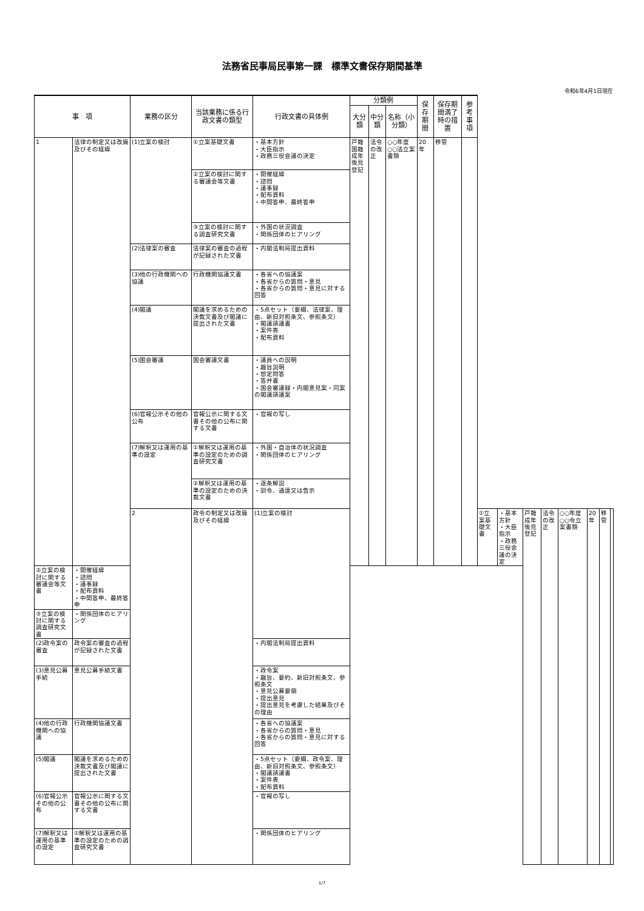法務省民事局民事第一課　標準文書保存期間基準
令和6年4月1日現在
| 事 項 | | 業務の区分 | 当該業務に係る行政文書の類型 | 行政文書の具体例 | 分類例 | | | 保存期間 | 保存期間満了時の措置 | 参考事項 | | | | | | | | |
| --- | --- | --- | --- | --- | --- | --- | --- | --- | --- | --- | --- | --- | --- | --- | --- | --- | --- | --- |
| | | | | | 大分類 | 中分類 | 名称（小分類） | | | | | | | | | | | |
| 1 | 法律の制定又は改廃及びその経緯 | (1)立案の検討 | ①立案基礎文書 | ・基本方針 ・大臣指示 ・政務三役会議の決定 | 戸籍 国籍 成年後見登記 | 法令の改正 | ○○年度○○法立案書類 | 20年 | 移管 | | | | | | | | | |
| | | | ②立案の検討に関する審議会等文書 | ・開催経緯 ・諮問 ・議事録 ・配布資料 ・中間答申、最終答申 | | | | | | | | | | | | | | |
| | | | ③立案の検討に関する調査研究文書 | ・外国の状況調査 ・関係団体のヒアリング | | | | | | | | | | | | | | |
| | | (2)法律案の審査 | 法律案の審査の過程が記録された文書 | ・内閣法制局提出資料 | | | | | | | | | | | | | | |
| | | (3)他の行政機関への協議 | 行政機関協議文書 | ・各省への協議案 ・各省からの質問・意見 ・各省からの質問・意見に対する回答 | | | | | | | | | | | | | | |
| | | (4)閣議 | 閣議を求めるための決裁文書及び閣議に提出された文書 | ・5点セット（要綱、法律案、理由、新旧対照条文、参照条文） ・閣議請議書 ・案件表 ・配布資料 | | | | | | | | | | | | | | |
| | | (5)国会審議 | 国会審議文書 | ・議員への説明 ・趣旨説明 ・想定問答 ・答弁書 ・国会審議録・内閣意見案・同案の閣議請議案 | | | | | | | | | | | | | | |
| | | (6)官報公示その他の公布 | 官報公示に関する文書その他の公布に関する文書 | ・官報の写し | | | | | | | | | | | | | | |
| | | (7)解釈又は運用の基準の設定 | ①解釈又は運用の基準の設定のための調査研究文書 | ・外国・自治体の状況調査 ・関係団体のヒアリング | | | | | | | | | | | | | | |
| | | | ②解釈又は運用の基準の設定のための決裁文書 | ・逐条解説 ・訓令、通達又は告示 | | | | | | | | | | | | | | |
| | | 2 | 政令の制定又は改廃及びその経緯 | (1)立案の検討 | | | | | | | ①立案基礎文書 | ・基本方針 ・大臣指示 ・政務三役会議の決定 | 戸籍 成年後見登記 | 法令の改正 | ○○年度○○令立案書類 | 20年 | 移管 | |
| ②立案の検討に関する審議会等文書 | ・開催経緯 ・諮問 ・議事録 ・配布資料 ・中間答申、最終答申 | | | | | | | | | | | | | | | | | |
| ③立案の検討に関する調査研究文書 | ・関係団体のヒアリング | | | | | | | | | | | | | | | | | |
| (2)政令案の審査 | 政令案の審査の過程が記録された文書 | | | ・内閣法制局提出資料 | | | | | | | | | | | | | | |
| (3)意見公募手続 | 意見公募手続文書 | | | ・政令案 ・趣旨、要約、新旧対照条文、参照条文 ・意見公募要領 ・提出意見 ・提出意見を考慮した結果及びその理由 | | | | | | | | | | | | | | |
| (4)他の行政機関への協議 | 行政機関協議文書 | | | ・各省への協議案 ・各省からの質問・意見 ・各省からの質問・意見に対する回答 | | | | | | | | | | | | | | |
| (5)閣議 | 閣議を求めるための決裁文書及び閣議に提出された文書 | | | ・5点セット（要綱、政令案、理由、新旧対照条文、参照条文） ・閣議請議書 ・案件表 ・配布資料 | | | | | | | | | | | | | | |
| (6)官報公示その他の公布 | 官報公示に関する文書その他の公布に関する文書 | | | ・官報の写し | | | | | | | | | | | | | | |
| (7)解釈又は運用の基準の設定 | ①解釈又は運用の基準の設定のための調査研究文書 | | | ・関係団体のヒアリング | | | | | | | | | | | | | | |
1/7